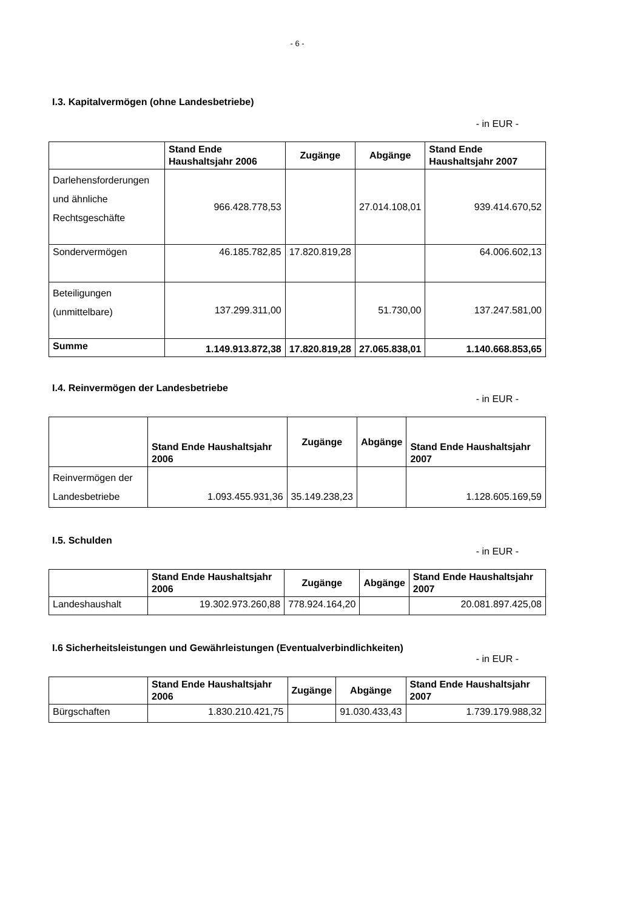- 6 -
I.3. Kapitalvermögen (ohne Landesbetriebe)
- in EUR -
| | Stand Ende Haushaltsjahr 2006 | Zugänge | Abgänge | Stand Ende Haushaltsjahr 2007 |
| --- | --- | --- | --- | --- |
| Darlehensforderungen und ähnliche Rechtsgeschäfte | 966.428.778,53 | | 27.014.108,01 | 939.414.670,52 |
| Sondervermögen | 46.185.782,85 | 17.820.819,28 | | 64.006.602,13 |
| Beteiligungen (unmittelbare) | 137.299.311,00 | | 51.730,00 | 137.247.581,00 |
| Summe | 1.149.913.872,38 | 17.820.819,28 | 27.065.838,01 | 1.140.668.853,65 |
I.4. Reinvermögen der Landesbetriebe
- in EUR -
| | Stand Ende Haushaltsjahr 2006 | Zugänge | Abgänge | Stand Ende Haushaltsjahr 2007 |
| --- | --- | --- | --- | --- |
| Reinvermögen der Landesbetriebe | 1.093.455.931,36 | 35.149.238,23 | | 1.128.605.169,59 |
I.5. Schulden
- in EUR -
| | Stand Ende Haushaltsjahr 2006 | Zugänge | Abgänge | Stand Ende Haushaltsjahr 2007 |
| --- | --- | --- | --- | --- |
| Landeshaushalt | 19.302.973.260,88 | 778.924.164,20 | | 20.081.897.425,08 |
I.6 Sicherheitsleistungen und Gewährleistungen (Eventualverbindlichkeiten)
- in EUR -
| | Stand Ende Haushaltsjahr 2006 | Zugänge | Abgänge | Stand Ende Haushaltsjahr 2007 |
| --- | --- | --- | --- | --- |
| Bürgschaften | 1.830.210.421,75 | | 91.030.433,43 | 1.739.179.988,32 |